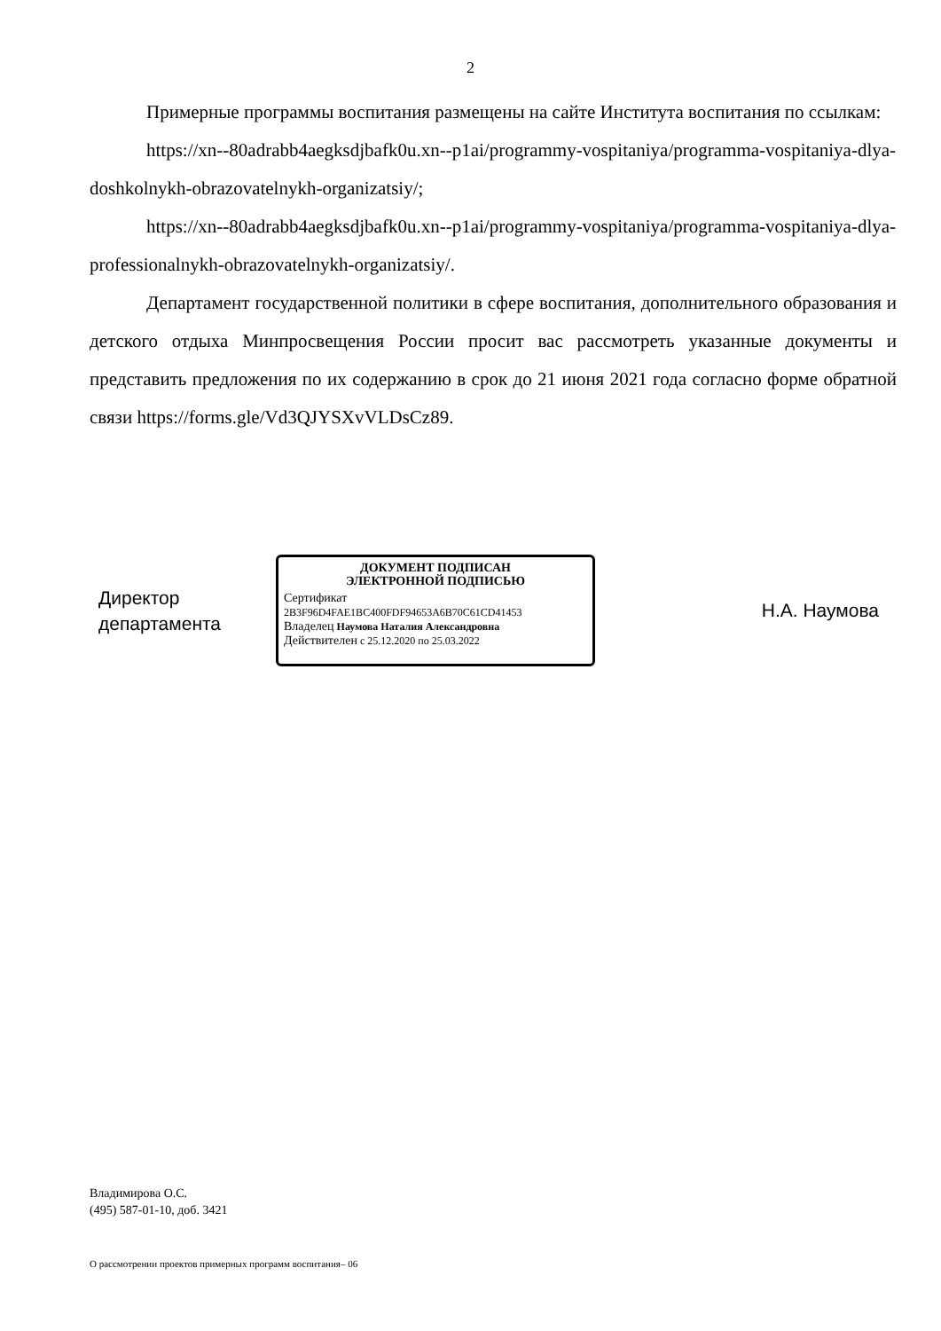2
Примерные программы воспитания размещены на сайте Института воспитания по ссылкам:
https://xn--80adrabb4aegksdjbafk0u.xn--p1ai/programmy-vospitaniya/programma-vospitaniya-dlya-doshkolnykh-obrazovatelnykh-organizatsiy/;
https://xn--80adrabb4aegksdjbafk0u.xn--p1ai/programmy-vospitaniya/programma-vospitaniya-dlya-professionalnykh-obrazovatelnykh-organizatsiy/.
Департамент государственной политики в сфере воспитания, дополнительного образования и детского отдыха Минпросвещения России просит вас рассмотреть указанные документы и представить предложения по их содержанию в срок до 21 июня 2021 года согласно форме обратной связи https://forms.gle/Vd3QJYSXvVLDsCz89.
Директор
департамента
ДОКУМЕНТ ПОДПИСАН
ЭЛЕКТРОННОЙ ПОДПИСЬЮ
Сертификат 2B3F96D4FAE1BC400FDF94653A6B70C61CD41453
Владелец Наумова Наталия Александровна
Действителен с 25.12.2020 по 25.03.2022
Н.А. Наумова
Владимирова О.С.
(495) 587-01-10, доб. 3421
О рассмотрении проектов примерных программ воспитания– 06